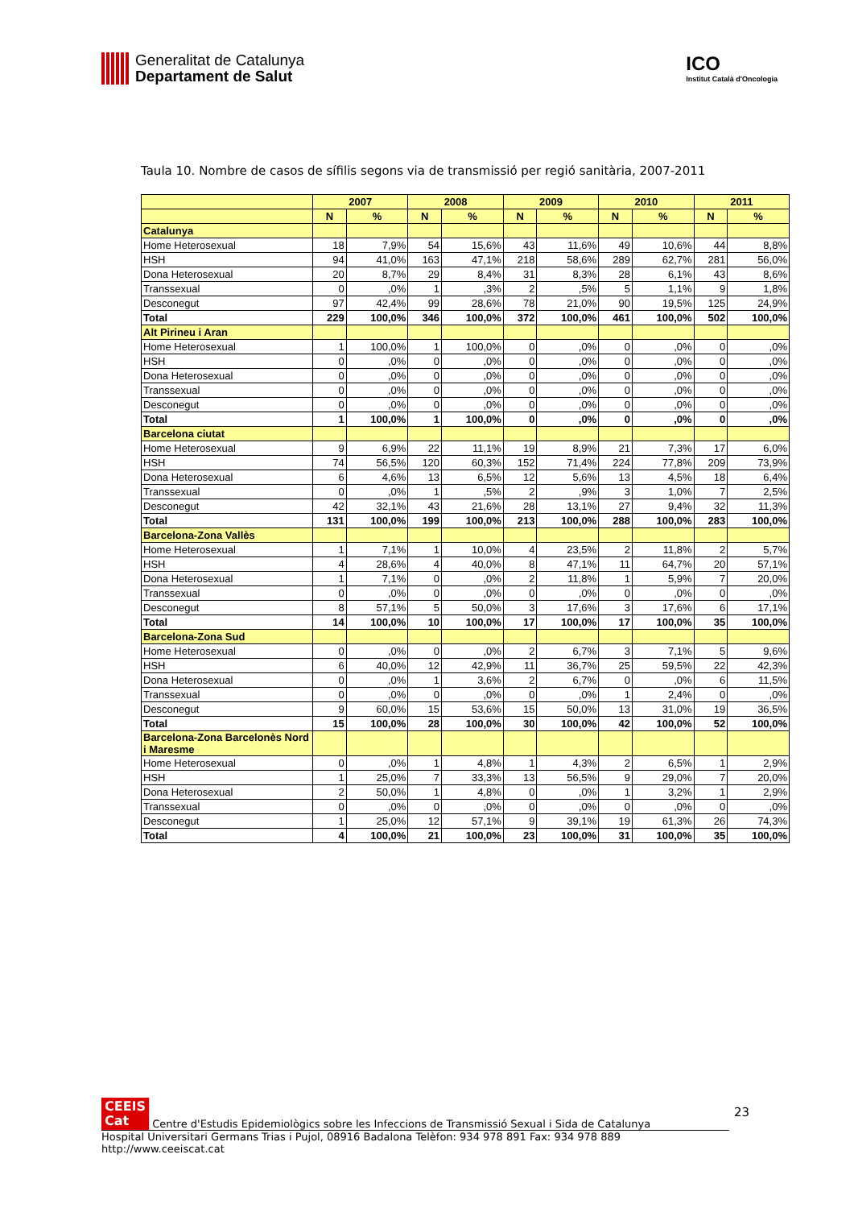Generalitat de Catalunya
Departament de Salut
ICO
Institut Català d'Oncologia
Taula 10. Nombre de casos de sífilis segons via de transmissió per regió sanitària, 2007-2011
| | 2007 | | 2008 | | 2009 | | 2010 | | 2011 | |
| --- | --- | --- | --- | --- | --- | --- | --- | --- | --- | --- |
| | N | % | N | % | N | % | N | % | N | % |
| Catalunya | | | | | | | | | | |
| Home Heterosexual | 18 | 7,9% | 54 | 15,6% | 43 | 11,6% | 49 | 10,6% | 44 | 8,8% |
| HSH | 94 | 41,0% | 163 | 47,1% | 218 | 58,6% | 289 | 62,7% | 281 | 56,0% |
| Dona Heterosexual | 20 | 8,7% | 29 | 8,4% | 31 | 8,3% | 28 | 6,1% | 43 | 8,6% |
| Transsexual | 0 | ,0% | 1 | ,3% | 2 | ,5% | 5 | 1,1% | 9 | 1,8% |
| Desconegut | 97 | 42,4% | 99 | 28,6% | 78 | 21,0% | 90 | 19,5% | 125 | 24,9% |
| Total | 229 | 100,0% | 346 | 100,0% | 372 | 100,0% | 461 | 100,0% | 502 | 100,0% |
| Alt Pirineu i Aran | | | | | | | | | | |
| Home Heterosexual | 1 | 100,0% | 1 | 100,0% | 0 | ,0% | 0 | ,0% | 0 | ,0% |
| HSH | 0 | ,0% | 0 | ,0% | 0 | ,0% | 0 | ,0% | 0 | ,0% |
| Dona Heterosexual | 0 | ,0% | 0 | ,0% | 0 | ,0% | 0 | ,0% | 0 | ,0% |
| Transsexual | 0 | ,0% | 0 | ,0% | 0 | ,0% | 0 | ,0% | 0 | ,0% |
| Desconegut | 0 | ,0% | 0 | ,0% | 0 | ,0% | 0 | ,0% | 0 | ,0% |
| Total | 1 | 100,0% | 1 | 100,0% | 0 | ,0% | 0 | ,0% | 0 | ,0% |
| Barcelona ciutat | | | | | | | | | | |
| Home Heterosexual | 9 | 6,9% | 22 | 11,1% | 19 | 8,9% | 21 | 7,3% | 17 | 6,0% |
| HSH | 74 | 56,5% | 120 | 60,3% | 152 | 71,4% | 224 | 77,8% | 209 | 73,9% |
| Dona Heterosexual | 6 | 4,6% | 13 | 6,5% | 12 | 5,6% | 13 | 4,5% | 18 | 6,4% |
| Transsexual | 0 | ,0% | 1 | ,5% | 2 | ,9% | 3 | 1,0% | 7 | 2,5% |
| Desconegut | 42 | 32,1% | 43 | 21,6% | 28 | 13,1% | 27 | 9,4% | 32 | 11,3% |
| Total | 131 | 100,0% | 199 | 100,0% | 213 | 100,0% | 288 | 100,0% | 283 | 100,0% |
| Barcelona-Zona Vallès | | | | | | | | | | |
| Home Heterosexual | 1 | 7,1% | 1 | 10,0% | 4 | 23,5% | 2 | 11,8% | 2 | 5,7% |
| HSH | 4 | 28,6% | 4 | 40,0% | 8 | 47,1% | 11 | 64,7% | 20 | 57,1% |
| Dona Heterosexual | 1 | 7,1% | 0 | ,0% | 2 | 11,8% | 1 | 5,9% | 7 | 20,0% |
| Transsexual | 0 | ,0% | 0 | ,0% | 0 | ,0% | 0 | ,0% | 0 | ,0% |
| Desconegut | 8 | 57,1% | 5 | 50,0% | 3 | 17,6% | 3 | 17,6% | 6 | 17,1% |
| Total | 14 | 100,0% | 10 | 100,0% | 17 | 100,0% | 17 | 100,0% | 35 | 100,0% |
| Barcelona-Zona Sud | | | | | | | | | | |
| Home Heterosexual | 0 | ,0% | 0 | ,0% | 2 | 6,7% | 3 | 7,1% | 5 | 9,6% |
| HSH | 6 | 40,0% | 12 | 42,9% | 11 | 36,7% | 25 | 59,5% | 22 | 42,3% |
| Dona Heterosexual | 0 | ,0% | 1 | 3,6% | 2 | 6,7% | 0 | ,0% | 6 | 11,5% |
| Transsexual | 0 | ,0% | 0 | ,0% | 0 | ,0% | 1 | 2,4% | 0 | ,0% |
| Desconegut | 9 | 60,0% | 15 | 53,6% | 15 | 50,0% | 13 | 31,0% | 19 | 36,5% |
| Total | 15 | 100,0% | 28 | 100,0% | 30 | 100,0% | 42 | 100,0% | 52 | 100,0% |
| Barcelona-Zona Barcelonès Nord i Maresme | | | | | | | | | | |
| Home Heterosexual | 0 | ,0% | 1 | 4,8% | 1 | 4,3% | 2 | 6,5% | 1 | 2,9% |
| HSH | 1 | 25,0% | 7 | 33,3% | 13 | 56,5% | 9 | 29,0% | 7 | 20,0% |
| Dona Heterosexual | 2 | 50,0% | 1 | 4,8% | 0 | ,0% | 1 | 3,2% | 1 | 2,9% |
| Transsexual | 0 | ,0% | 0 | ,0% | 0 | ,0% | 0 | ,0% | 0 | ,0% |
| Desconegut | 1 | 25,0% | 12 | 57,1% | 9 | 39,1% | 19 | 61,3% | 26 | 74,3% |
| Total | 4 | 100,0% | 21 | 100,0% | 23 | 100,0% | 31 | 100,0% | 35 | 100,0% |
23
CEEIS
Cat Centre d'Estudis Epidemiològics sobre les Infeccions de Transmissió Sexual i Sida de Catalunya
Hospital Universitari Germans Trias i Pujol, 08916 Badalona Telèfon: 934 978 891 Fax: 934 978 889 http://www.ceeiscat.cat